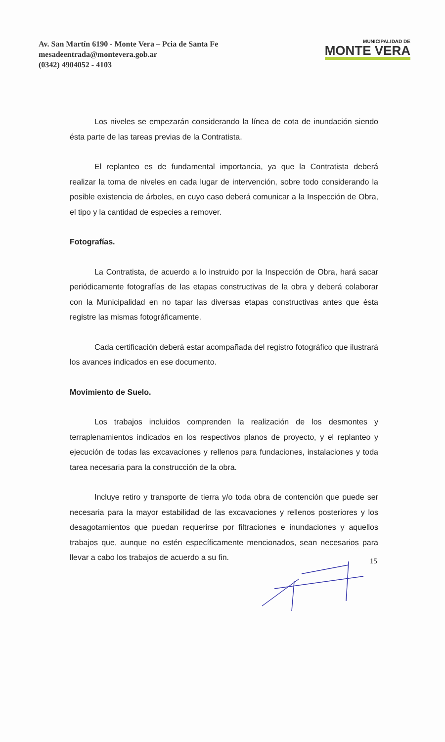Av. San Martín 6190 - Monte Vera – Pcia de Santa Fe
mesadeentrada@montevera.gob.ar
(0342) 4904052 - 4103
MUNICIPALIDAD DE
MONTE VERA
Los niveles se empezarán considerando la línea de cota de inundación siendo ésta parte de las tareas previas de la Contratista.
El replanteo es de fundamental importancia, ya que la Contratista deberá realizar la toma de niveles en cada lugar de intervención, sobre todo considerando la posible existencia de árboles, en cuyo caso deberá comunicar a la Inspección de Obra, el tipo y la cantidad de especies a remover.
Fotografías.
La Contratista, de acuerdo a lo instruido por la Inspección de Obra, hará sacar periódicamente fotografías de las etapas constructivas de la obra y deberá colaborar con la Municipalidad en no tapar las diversas etapas constructivas antes que ésta registre las mismas fotográficamente.
Cada certificación deberá estar acompañada del registro fotográfico que ilustrará los avances indicados en ese documento.
Movimiento de Suelo.
Los trabajos incluidos comprenden la realización de los desmontes y terraplenamientos indicados en los respectivos planos de proyecto, y el replanteo y ejecución de todas las excavaciones y rellenos para fundaciones, instalaciones y toda tarea necesaria para la construcción de la obra.
Incluye retiro y transporte de tierra y/o toda obra de contención que puede ser necesaria para la mayor estabilidad de las excavaciones y rellenos posteriores y los desagotamientos que puedan requerirse por filtraciones e inundaciones y aquellos trabajos que, aunque no estén específicamente mencionados, sean necesarios para llevar a cabo los trabajos de acuerdo a su fin.
15